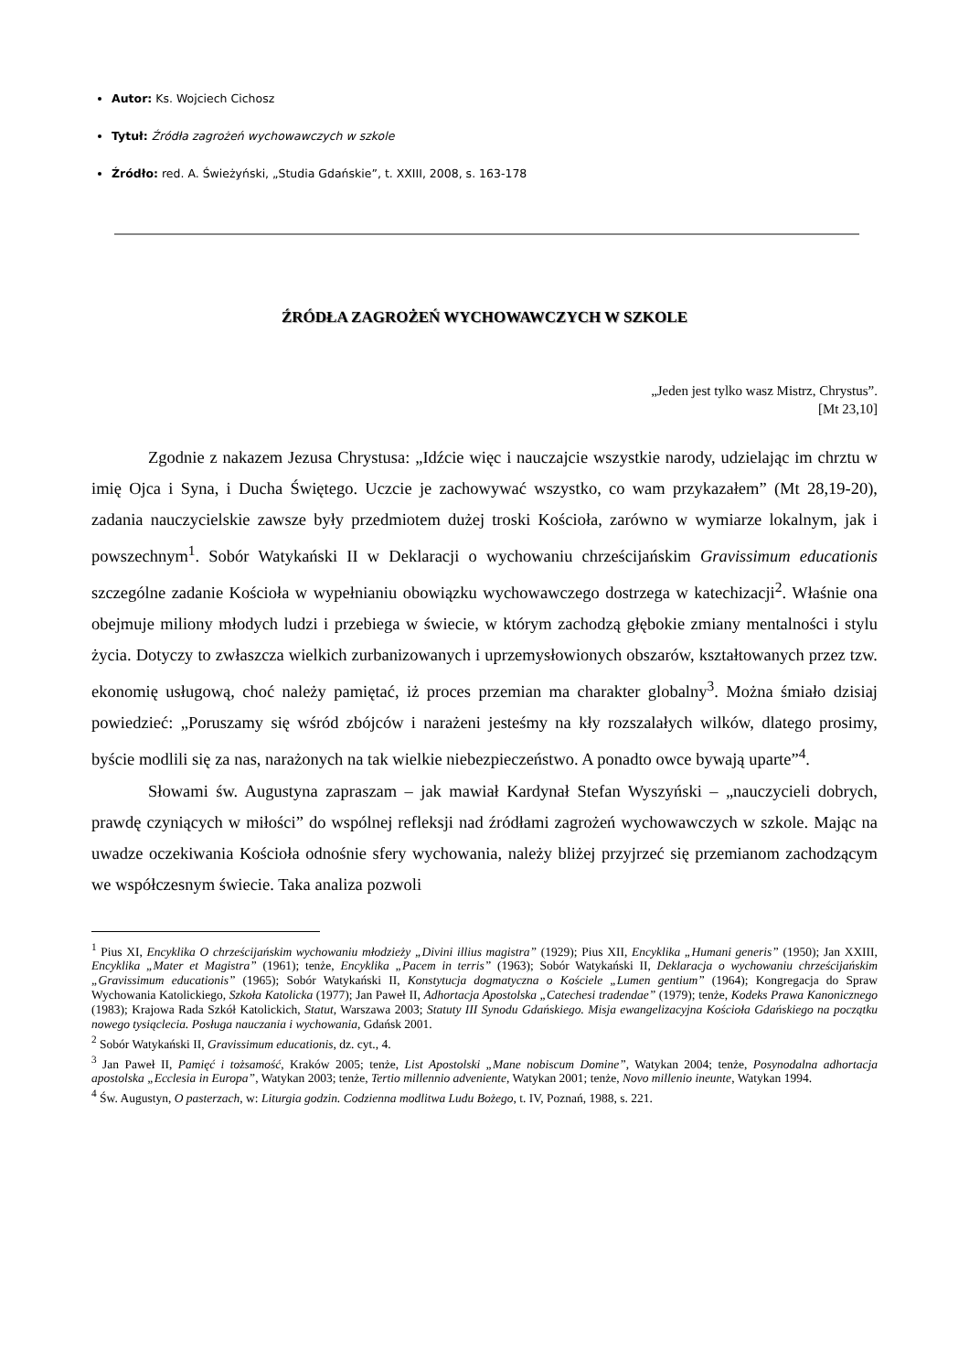Autor: Ks. Wojciech Cichosz
Tytuł: Źródła zagrożeń wychowawczych w szkole
Źródło: red. A. Świeżyński, „Studia Gdańskie”, t. XXIII, 2008, s. 163-178
ŹRÓDŁA ZAGROŻEŃ WYCHOWAWCZYCH W SZKOLE
„Jeden jest tylko wasz Mistrz, Chrystus”.
[Mt 23,10]
Zgodnie z nakazem Jezusa Chrystusa: „Idźcie więc i nauczajcie wszystkie narody, udzielając im chrztu w imię Ojca i Syna, i Ducha Świętego. Uczcie je zachowywać wszystko, co wam przykazałem” (Mt 28,19-20), zadania nauczycielskie zawsze były przedmiotem dużej troski Kościoła, zarówno w wymiarze lokalnym, jak i powszechnym<sup>1</sup>. Sobór Watykański II w Deklaracji o wychowaniu chrześcijańskim Gravissimum educationis szczególne zadanie Kościoła w wypełnianiu obowiązku wychowawczego dostrzega w katechizacji<sup>2</sup>. Właśnie ona obejmuje miliony młodych ludzi i przebiega w świecie, w którym zachodzą głębokie zmiany mentalności i stylu życia. Dotyczy to zwłaszcza wielkich zurbanizowanych i uprzemysłowionych obszarów, kształtowanych przez tzw. ekonomię usługową, choć należy pamiętać, iż proces przemian ma charakter globalny<sup>3</sup>. Można śmiało dzisiaj powiedzieć: „Poruszamy się wśród zbójców i narażeni jesteśmy na kły rozszalałych wilków, dlatego prosimy, byście modlili się za nas, narażonych na tak wielkie niebezpieczeństwo. A ponadto owce bywają uparte”<sup>4</sup>.
Słowami św. Augustyna zapraszam – jak mawiał Kardynał Stefan Wyszyński – „nauczycieli dobrych, prawdę czyniących w miłości” do wspólnej refleksji nad źródłami zagrożeń wychowawczych w szkole. Mając na uwadze oczekiwania Kościoła odnośnie sfery wychowania, należy bliżej przyjrzeć się przemianom zachodzącym we współczesnym świecie. Taka analiza pozwoli
<sup>1</sup> Pius XI, Encyklika O chrześcijańskim wychowaniu młodzieży „Divini illius magistra” (1929); Pius XII, Encyklika „Humani generis” (1950); Jan XXIII, Encyklika „Mater et Magistra” (1961); tenże, Encyklika „Pacem in terris” (1963); Sobór Watykański II, Deklaracja o wychowaniu chrześcijańskim „Gravissimum educationis” (1965); Sobór Watykański II, Konstytucja dogmatyczna o Kościele „Lumen gentium” (1964); Kongregacja do Spraw Wychowania Katolickiego, Szkoła Katolicka (1977); Jan Paweł II, Adhortacja Apostolska „Catechesi tradendae” (1979); tenże, Kodeks Prawa Kanonicznego (1983); Krajowa Rada Szkół Katolickich, Statut, Warszawa 2003; Statuty III Synodu Gdańskiego. Misja ewangelizacyjna Kościoła Gdańskiego na początku nowego tysiąclecia. Posługa nauczania i wychowania, Gdańsk 2001.
<sup>2</sup> Sobór Watykański II, Gravissimum educationis, dz. cyt., 4.
<sup>3</sup> Jan Paweł II, Pamięć i tożsamość, Kraków 2005; tenże, List Apostolski „Mane nobiscum Domine”, Watykan 2004; tenże, Posynodalna adhortacja apostolska „Ecclesia in Europa”, Watykan 2003; tenże, Tertio millennio adveniente, Watykan 2001; tenże, Novo millenio ineunte, Watykan 1994.
<sup>4</sup> Św. Augustyn, O pasterzach, w: Liturgia godzin. Codzienna modlitwa Ludu Bożego, t. IV, Poznań, 1988, s. 221.